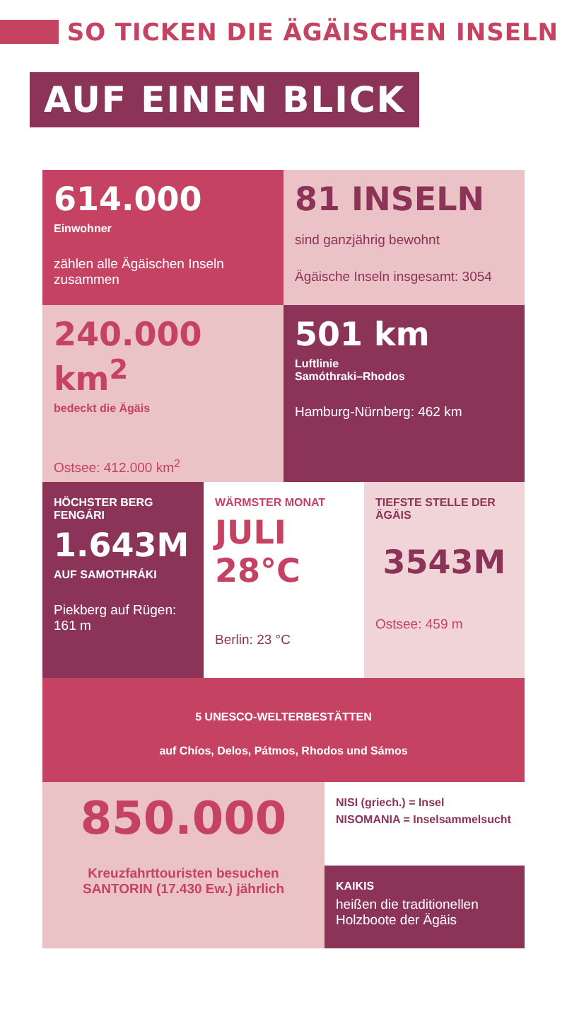SO TICKEN DIE ÄGÄISCHEN INSELN
AUF EINEN BLICK
614.000
Einwohner
zählen alle Ägäischen Inseln zusammen
81 INSELN
sind ganzjährig bewohnt
Ägäische Inseln insgesamt: 3054
240.000 km<sup>2</sup>
bedeckt die Ägäis
Ostsee: 412.000 km<sup>2</sup>
501 km
Luftlinie
Samóthraki–Rhodos
Hamburg-Nürnberg: 462 km
HÖCHSTER BERG FENGÁRI
1.643M
AUF SAMOTHRÁKI
Piekberg auf Rügen: 161 m
WÄRMSTER MONAT
JULI
28°C
Berlin: 23 °C
TIEFSTE STELLE DER ÄGÄIS
3543M
Ostsee: 459 m
5 UNESCO-WELTERBESTÄTTEN
auf Chíos, Delos, Pátmos, Rhodos und Sámos
850.000
Kreuzfahrttouristen besuchen SANTORIN (17.430 Ew.) jährlich
NISI (griech.) = Insel
NISOMANIA = Inselsammelsucht
KAIKIS
heißen die traditionellen Holzboote der Ägäis